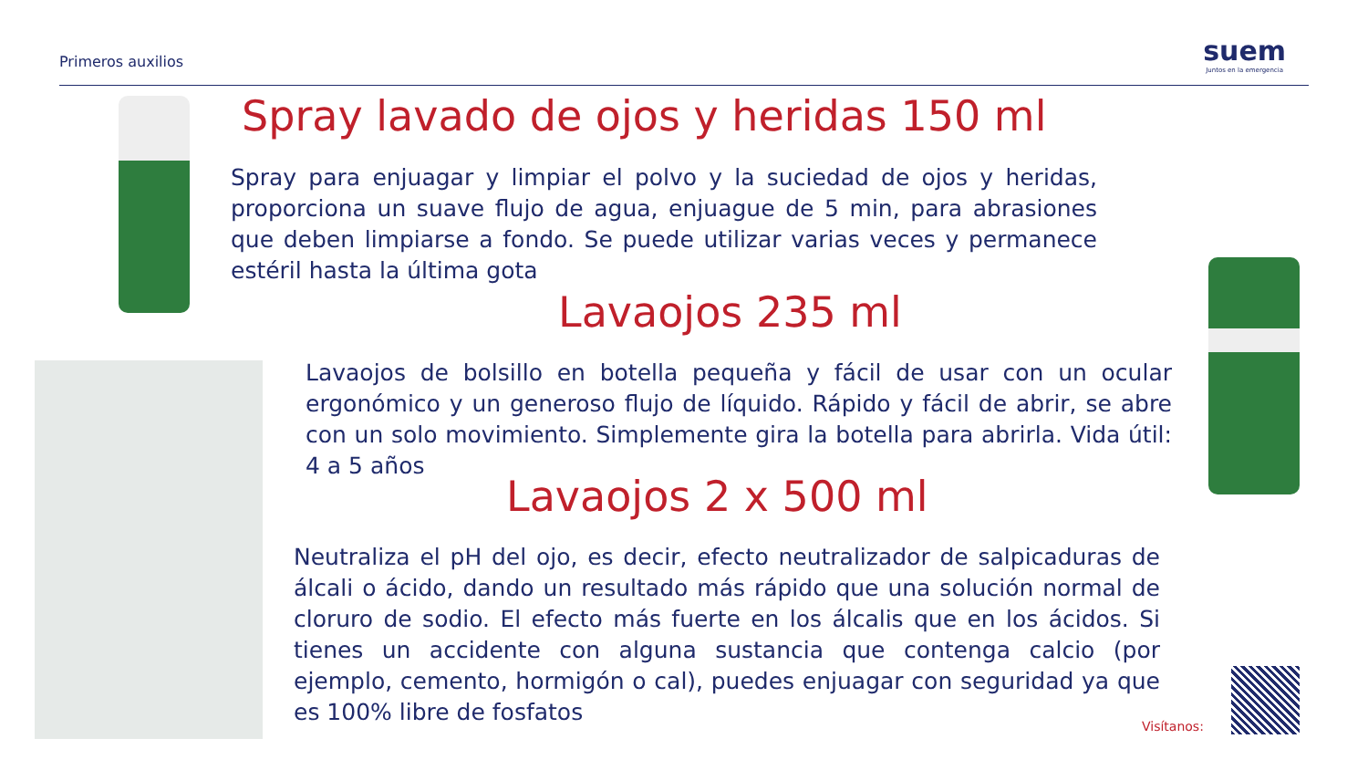Primeros auxilios
suem
Juntos en la emergencia
Spray lavado de ojos y heridas 150 ml
Spray para enjuagar y limpiar el polvo y la suciedad de ojos y heridas, proporciona un suave flujo de agua, enjuague de 5 min, para abrasiones que deben limpiarse a fondo. Se puede utilizar varias veces y permanece estéril hasta la última gota
Lavaojos 235 ml
Lavaojos de bolsillo en botella pequeña y fácil de usar con un ocular ergonómico y un generoso flujo de líquido. Rápido y fácil de abrir, se abre con un solo movimiento. Simplemente gira la botella para abrirla. Vida útil: 4 a 5 años
Lavaojos 2 x 500 ml
Neutraliza el pH del ojo, es decir, efecto neutralizador de salpicaduras de álcali o ácido, dando un resultado más rápido que una solución normal de cloruro de sodio. El efecto más fuerte en los álcalis que en los ácidos. Si tienes un accidente con alguna sustancia que contenga calcio (por ejemplo, cemento, hormigón o cal), puedes enjuagar con seguridad ya que es 100% libre de fosfatos
Visítanos: